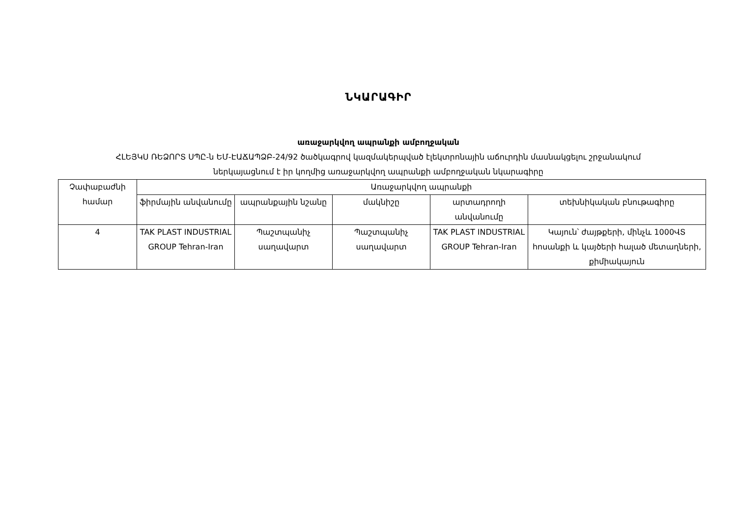ՆԿԱՐԱԳԻՐ
առաջարկվող ապրանքի ամբողջական
ՀԼԵՅԿՍ ՌԵՁՈՐՏ ՍՊԸ-ն ԵՄ-ԷԱՃԱՊՁԲ-24/92 ծածկագրով կազմակերպված էլեկտրոնային աճուրդին մասնակցելու շրջանակում
ներկայացնում է իր կողմից առաջարկվող ապրանքի ամբողջական նկարագիրը
| Չափաբաժնի համար | Առաջարկվող ապրանքի | | | | |
| --- | --- | --- | --- | --- | --- |
| | ֆիրմային անվանումը | ապրանքային նշանը | մակնիշը | արտադրողի անվանումը | տեխնիկական բնութագիրը |
| 4 | TAK PLAST INDUSTRIAL GROUP Tehran-Iran | Պաշտպանիչ սաղավարտ | Պաշտպանիչ սաղավարտ | TAK PLAST INDUSTRIAL GROUP Tehran-Iran | Կայուն՝ ժայթքերի, մինչև 1000ՎՏ հոսանքի և կայծերի հալած մետաղների, քիմիակայուն |